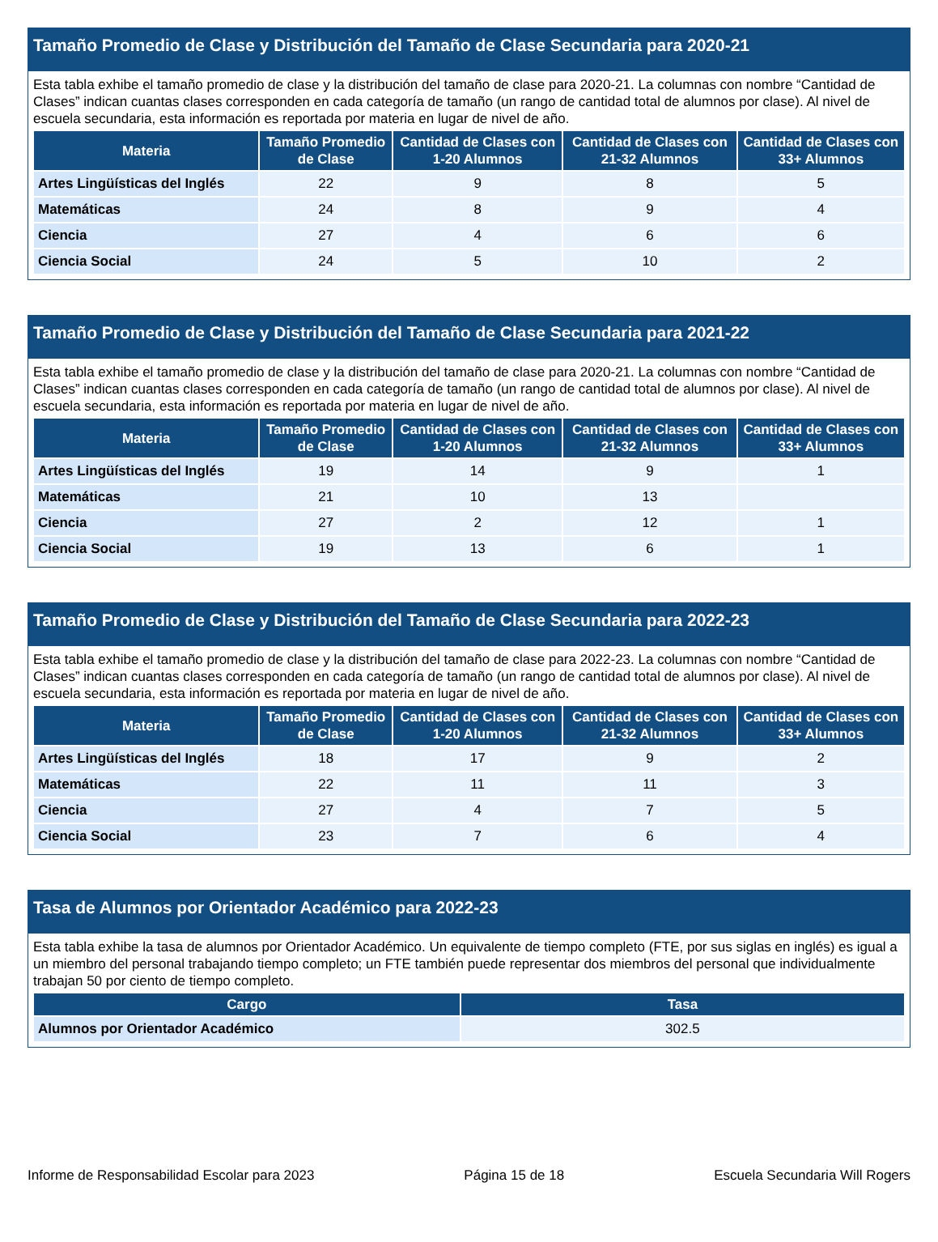Tamaño Promedio de Clase y Distribución del Tamaño de Clase Secundaria para 2020-21
Esta tabla exhibe el tamaño promedio de clase y la distribución del tamaño de clase para 2020-21. La columnas con nombre “Cantidad de Clases” indican cuantas clases corresponden en cada categoría de tamaño (un rango de cantidad total de alumnos por clase). Al nivel de escuela secundaria, esta información es reportada por materia en lugar de nivel de año.
| Materia | Tamaño Promedio de Clase | Cantidad de Clases con 1-20 Alumnos | Cantidad de Clases con 21-32 Alumnos | Cantidad de Clases con 33+ Alumnos |
| --- | --- | --- | --- | --- |
| Artes Lingüísticas del Inglés | 22 | 9 | 8 | 5 |
| Matemáticas | 24 | 8 | 9 | 4 |
| Ciencia | 27 | 4 | 6 | 6 |
| Ciencia Social | 24 | 5 | 10 | 2 |
Tamaño Promedio de Clase y Distribución del Tamaño de Clase Secundaria para 2021-22
Esta tabla exhibe el tamaño promedio de clase y la distribución del tamaño de clase para 2020-21. La columnas con nombre “Cantidad de Clases” indican cuantas clases corresponden en cada categoría de tamaño (un rango de cantidad total de alumnos por clase). Al nivel de escuela secundaria, esta información es reportada por materia en lugar de nivel de año.
| Materia | Tamaño Promedio de Clase | Cantidad de Clases con 1-20 Alumnos | Cantidad de Clases con 21-32 Alumnos | Cantidad de Clases con 33+ Alumnos |
| --- | --- | --- | --- | --- |
| Artes Lingüísticas del Inglés | 19 | 14 | 9 | 1 |
| Matemáticas | 21 | 10 | 13 | |
| Ciencia | 27 | 2 | 12 | 1 |
| Ciencia Social | 19 | 13 | 6 | 1 |
Tamaño Promedio de Clase y Distribución del Tamaño de Clase Secundaria para 2022-23
Esta tabla exhibe el tamaño promedio de clase y la distribución del tamaño de clase para 2022-23. La columnas con nombre “Cantidad de Clases” indican cuantas clases corresponden en cada categoría de tamaño (un rango de cantidad total de alumnos por clase). Al nivel de escuela secundaria, esta información es reportada por materia en lugar de nivel de año.
| Materia | Tamaño Promedio de Clase | Cantidad de Clases con 1-20 Alumnos | Cantidad de Clases con 21-32 Alumnos | Cantidad de Clases con 33+ Alumnos |
| --- | --- | --- | --- | --- |
| Artes Lingüísticas del Inglés | 18 | 17 | 9 | 2 |
| Matemáticas | 22 | 11 | 11 | 3 |
| Ciencia | 27 | 4 | 7 | 5 |
| Ciencia Social | 23 | 7 | 6 | 4 |
Tasa de Alumnos por Orientador Académico para 2022-23
Esta tabla exhibe la tasa de alumnos por Orientador Académico. Un equivalente de tiempo completo (FTE, por sus siglas en inglés) es igual a un miembro del personal trabajando tiempo completo; un FTE también puede representar dos miembros del personal que individualmente trabajan 50 por ciento de tiempo completo.
| Cargo | Tasa |
| --- | --- |
| Alumnos por Orientador Académico | 302.5 |
Informe de Responsabilidad Escolar para 2023 Página 15 de 18 Escuela Secundaria Will Rogers